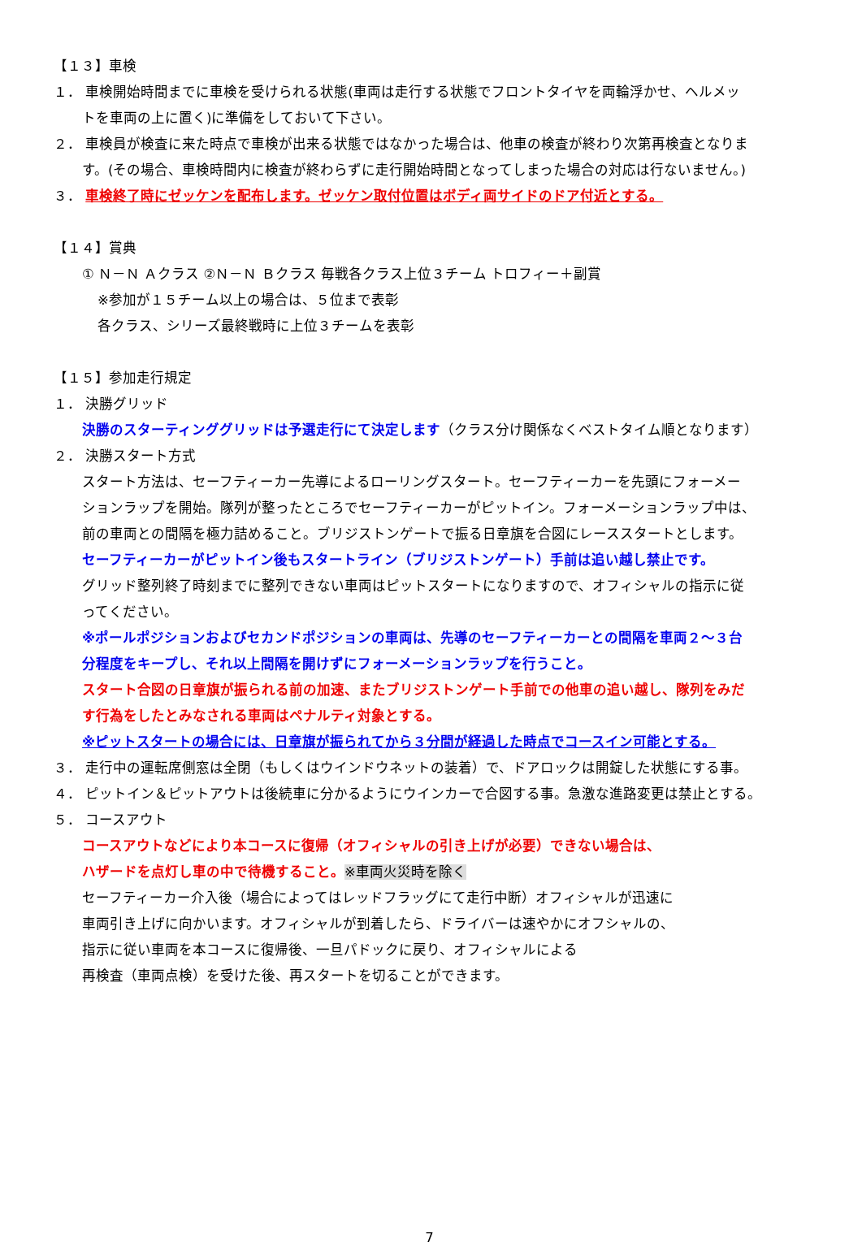【１３】車検
１． 車検開始時間までに車検を受けられる状態(車両は走行する状態でフロントタイヤを両輪浮かせ、ヘルメッ
トを車両の上に置く)に準備をしておいて下さい。
２． 車検員が検査に来た時点で車検が出来る状態ではなかった場合は、他車の検査が終わり次第再検査となりま
す。(その場合、車検時間内に検査が終わらずに走行開始時間となってしまった場合の対応は行ないません。)
３． 車検終了時にゼッケンを配布します。ゼッケン取付位置はボディ両サイドのドア付近とする。
【１４】賞典
① Ｎ－Ｎ Ａクラス ②Ｎ－Ｎ Ｂクラス 毎戦各クラス上位３チーム トロフィー＋副賞
※参加が１５チーム以上の場合は、５位まで表彰
各クラス、シリーズ最終戦時に上位３チームを表彰
【１５】参加走行規定
１． 決勝グリッド
決勝のスターティンググリッドは予選走行にて決定します（クラス分け関係なくベストタイム順となります）
２． 決勝スタート方式
スタート方法は、セーフティーカー先導によるローリングスタート。セーフティーカーを先頭にフォーメー
ションラップを開始。隊列が整ったところでセーフティーカーがピットイン。フォーメーションラップ中は、
前の車両との間隔を極力詰めること。ブリジストンゲートで振る日章旗を合図にレーススタートとします。
セーフティーカーがピットイン後もスタートライン（ブリジストンゲート）手前は追い越し禁止です。
グリッド整列終了時刻までに整列できない車両はピットスタートになりますので、オフィシャルの指示に従
ってください。
※ポールポジションおよびセカンドポジションの車両は、先導のセーフティーカーとの間隔を車両２～３台
分程度をキープし、それ以上間隔を開けずにフォーメーションラップを行うこと。
スタート合図の日章旗が振られる前の加速、またブリジストンゲート手前での他車の追い越し、隊列をみだ
す行為をしたとみなされる車両はペナルティ対象とする。
※ピットスタートの場合には、日章旗が振られてから３分間が経過した時点でコースイン可能とする。
３． 走行中の運転席側窓は全閉（もしくはウインドウネットの装着）で、ドアロックは開錠した状態にする事。
４． ピットイン＆ピットアウトは後続車に分かるようにウインカーで合図する事。急激な進路変更は禁止とする。
５． コースアウト
コースアウトなどにより本コースに復帰（オフィシャルの引き上げが必要）できない場合は、
ハザードを点灯し車の中で待機すること。※車両火災時を除く
セーフティーカー介入後（場合によってはレッドフラッグにて走行中断）オフィシャルが迅速に
車両引き上げに向かいます。オフィシャルが到着したら、ドライバーは速やかにオフシャルの、
指示に従い車両を本コースに復帰後、一旦パドックに戻り、オフィシャルによる
再検査（車両点検）を受けた後、再スタートを切ることができます。
7